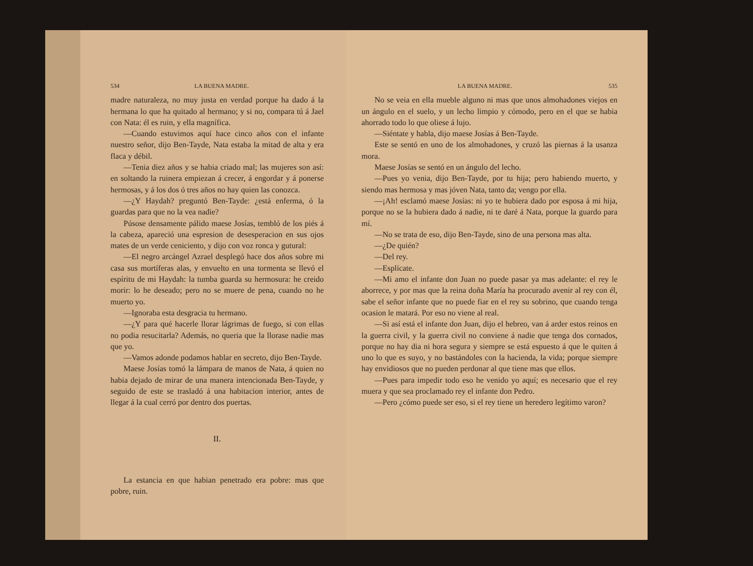534 LA BUENA MADRE.
madre naturaleza, no muy justa en verdad porque ha dado á la hermana lo que ha quitado al hermano; y si no, compara tú á Jael con Nata: él es ruin, y ella magnífica.
—Cuando estuvimos aquí hace cinco años con el infante nuestro señor, dijo Ben-Tayde, Nata estaba la mitad de alta y era flaca y débil.
—Tenia diez años y se habia criado mal; las mujeres son así: en soltando la ruinera empiezan á crecer, á engordar y á ponerse hermosas, y á los dos ó tres años no hay quien las conozca.
—¿Y Haydah? preguntó Ben-Tayde: ¿está enferma, ó la guardas para que no la vea nadie?
Púsose densamente pálido maese Josías, tembló de los piés á la cabeza, apareció una espresion de desesperacion en sus ojos mates de un verde ceniciento, y dijo con voz ronca y gutural:
—El negro arcángel Azrael desplegó hace dos años sobre mi casa sus mortíferas alas, y envuelto en una tormenta se llevó el espíritu de mi Haydah: la tumba guarda su hermosura: he creido morir: lo he deseado; pero no se muere de pena, cuando no he muerto yo.
—Ignoraba esta desgracia tu hermano.
—¿Y para qué hacerle llorar lágrimas de fuego, si con ellas no podia resucitarla? Además, no queria que la llorase nadie mas que yo.
—Vamos adonde podamos hablar en secreto, dijo Ben-Tayde.
Maese Josías tomó la lámpara de manos de Nata, á quien no habia dejado de mirar de una manera intencionada Ben-Tayde, y seguido de este se trasladó á una habitacion interior, antes de llegar á la cual cerró por dentro dos puertas.
II.
La estancia en que habian penetrado era pobre: mas que pobre, ruin.
LA BUENA MADRE. 535
No se veia en ella mueble alguno ni mas que unos almohadones viejos en un ángulo en el suelo, y un lecho limpio y cómodo, pero en el que se habia ahorrado todo lo que oliese á lujo.
—Siéntate y habla, dijo maese Josías á Ben-Tayde.
Este se sentó en uno de los almohadones, y cruzó las piernas á la usanza mora.
Maese Josías se sentó en un ángulo del lecho.
—Pues yo venia, dijo Ben-Tayde, por tu hija; pero habiendo muerto, y siendo mas hermosa y mas jóven Nata, tanto da; vengo por ella.
—¡Ah! esclamó maese Josías: ni yo te hubiera dado por esposa á mi hija, porque no se la hubiera dado á nadie, ni te daré á Nata, porque la guardo para mí.
—No se trata de eso, dijo Ben-Tayde, sino de una persona mas alta.
—¿De quién?
—Del rey.
—Esplícate.
—Mi amo el infante don Juan no puede pasar ya mas adelante: el rey le aborrece, y por mas que la reina doña María ha procurado avenir al rey con él, sabe el señor infante que no puede fiar en el rey su sobrino, que cuando tenga ocasion le matará. Por eso no viene al real.
—Si así está el infante don Juan, dijo el hebreo, van á arder estos reinos en la guerra civil, y la guerra civil no conviene á nadie que tenga dos cornados, porque no hay dia ni hora segura y siempre se está espuesto á que le quiten á uno lo que es suyo, y no bastándoles con la hacienda, la vida; porque siempre hay envidiosos que no pueden perdonar al que tiene mas que ellos.
—Pues para impedir todo eso he venido yo aquí; es necesario que el rey muera y que sea proclamado rey el infante don Pedro.
—Pero ¿cómo puede ser eso, si el rey tiene un heredero legítimo varon?